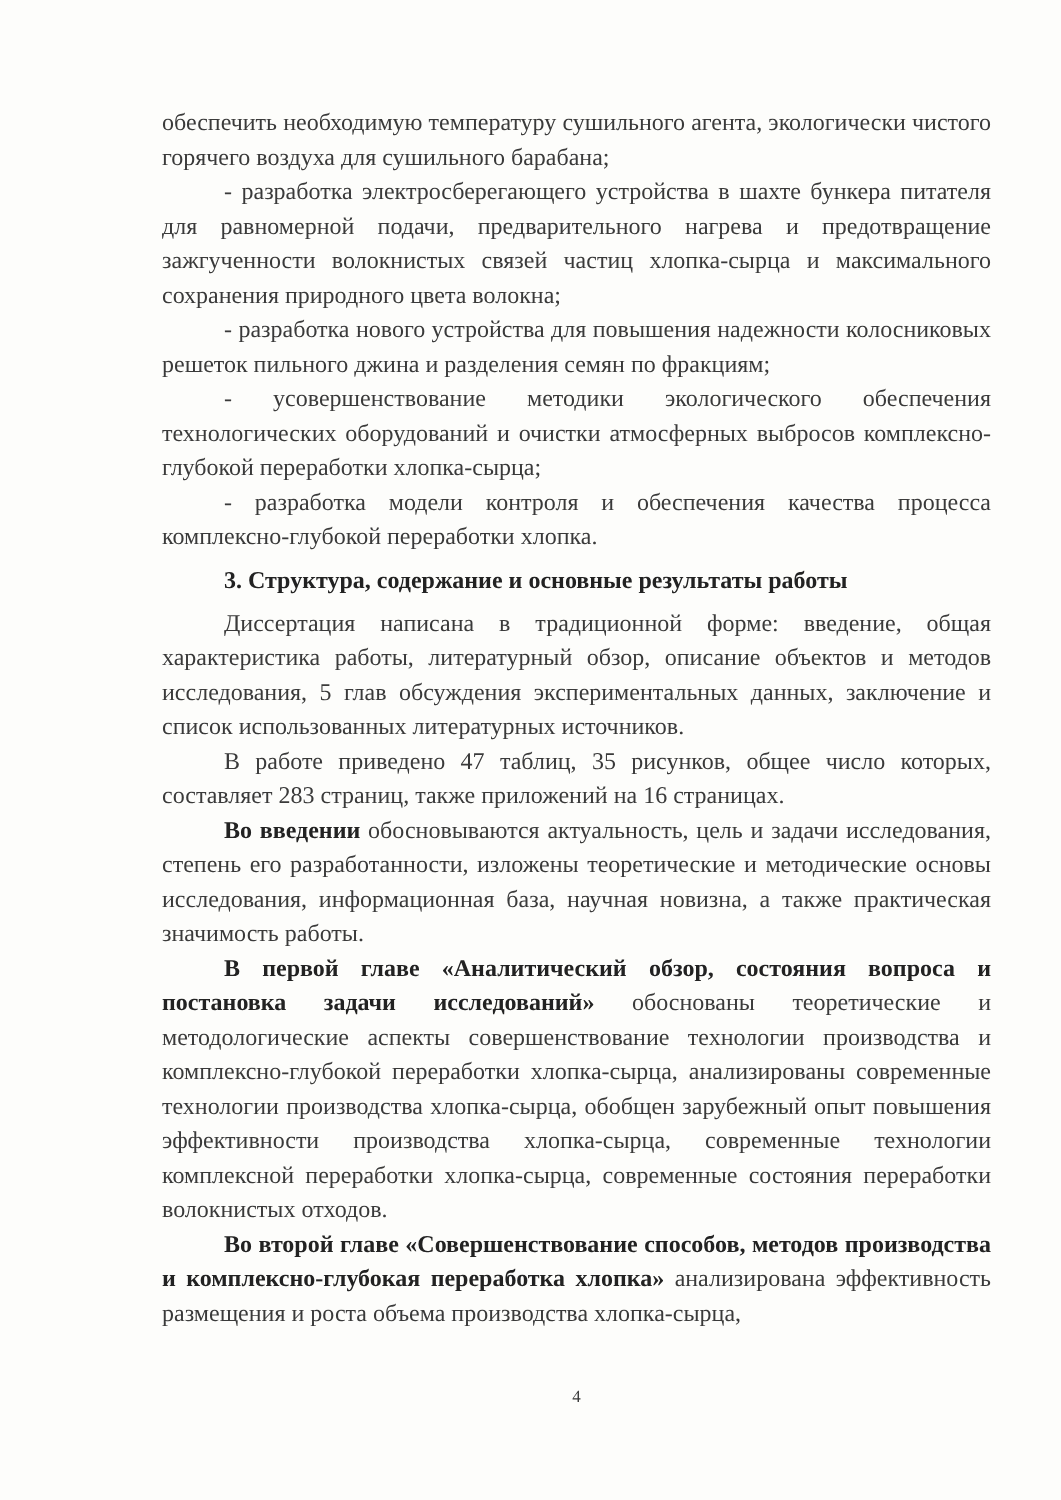обеспечить необходимую температуру сушильного агента, экологически чистого горячего воздуха для сушильного барабана;
- разработка электросберегающего устройства в шахте бункера питателя для равномерной подачи, предварительного нагрева и предотвращение зажгученности волокнистых связей частиц хлопка-сырца и максимального сохранения природного цвета волокна;
- разработка нового устройства для повышения надежности колосниковых решеток пильного джина и разделения семян по фракциям;
- усовершенствование методики экологического обеспечения технологических оборудований и очистки атмосферных выбросов комплексно-глубокой переработки хлопка-сырца;
- разработка модели контроля и обеспечения качества процесса комплексно-глубокой переработки хлопка.
3. Структура, содержание и основные результаты работы
Диссертация написана в традиционной форме: введение, общая характеристика работы, литературный обзор, описание объектов и методов исследования, 5 глав обсуждения экспериментальных данных, заключение и список использованных литературных источников.
В работе приведено 47 таблиц, 35 рисунков, общее число которых, составляет 283 страниц, также приложений на 16 страницах.
Во введении обосновываются актуальность, цель и задачи исследования, степень его разработанности, изложены теоретические и методические основы исследования, информационная база, научная новизна, а также практическая значимость работы.
В первой главе «Аналитический обзор, состояния вопроса и постановка задачи исследований» обоснованы теоретические и методологические аспекты совершенствование технологии производства и комплексно-глубокой переработки хлопка-сырца, анализированы современные технологии производства хлопка-сырца, обобщен зарубежный опыт повышения эффективности производства хлопка-сырца, современные технологии комплексной переработки хлопка-сырца, современные состояния переработки волокнистых отходов.
Во второй главе «Совершенствование способов, методов производства и комплексно-глубокая переработка хлопка» анализирована эффективность размещения и роста объема производства хлопка-сырца,
4